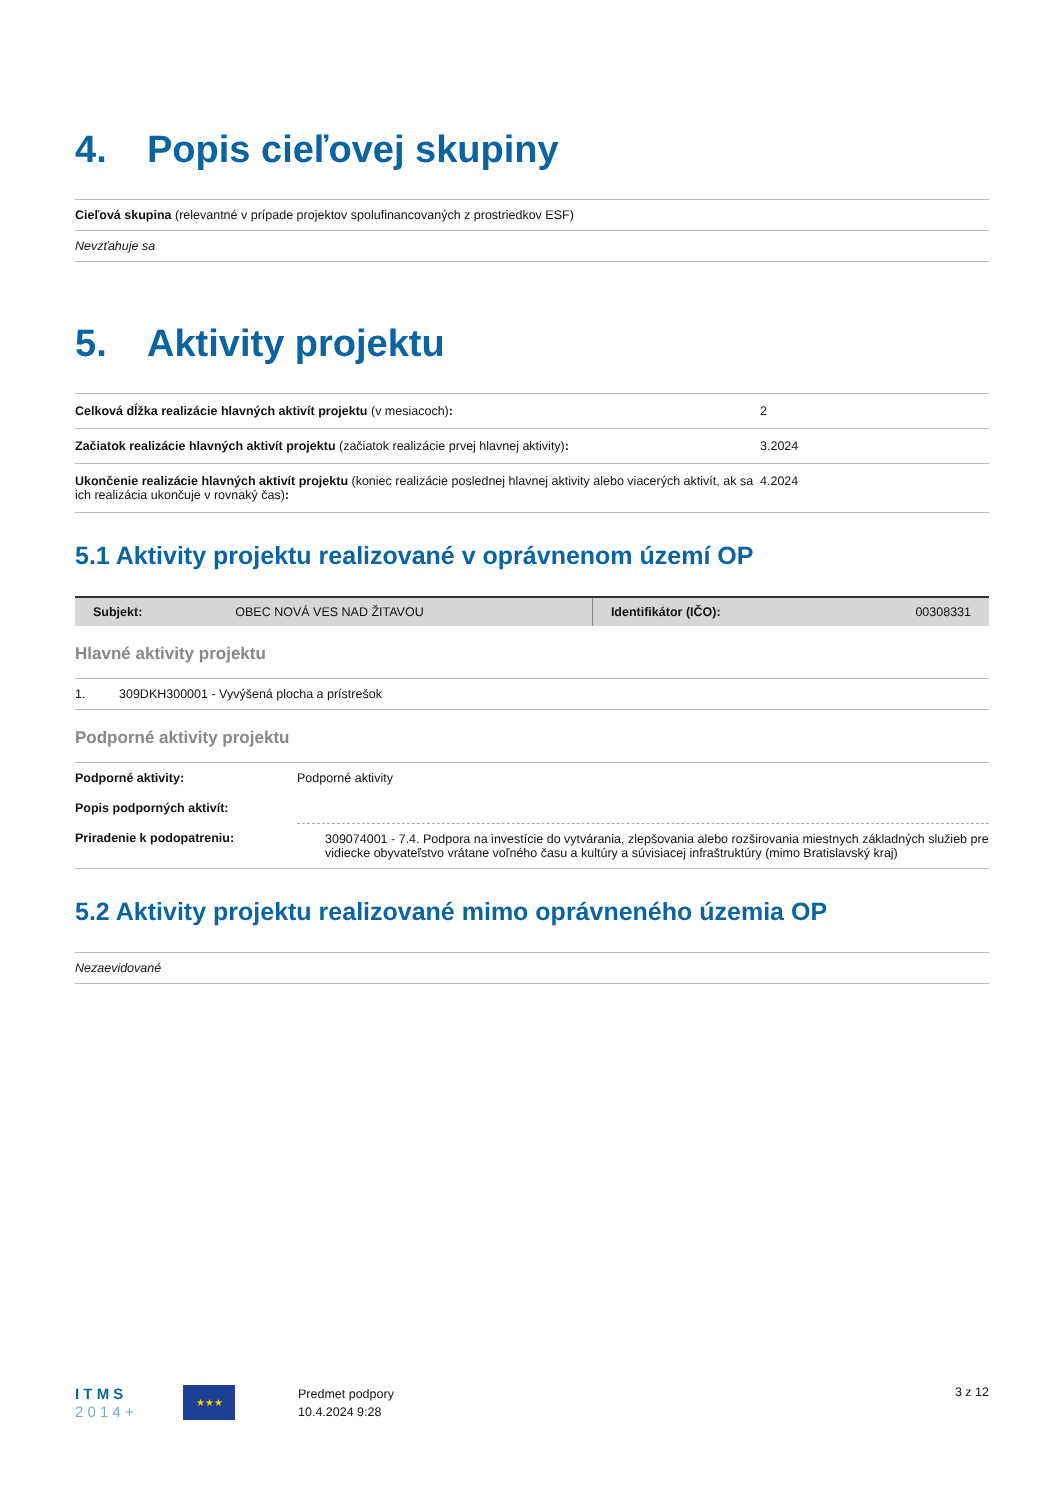4. Popis cieľovej skupiny
| Cieľová skupina (relevantné v prípade projektov spolufinancovaných z prostriedkov ESF) |
| Nevzťahuje sa |
5. Aktivity projektu
| Celková dĺžka realizácie hlavných aktivít projektu (v mesiacoch) : | 2 |
| Začiatok realizácie hlavných aktivít projektu (začiatok realizácie prvej hlavnej aktivity) : | 3.2024 |
| Ukončenie realizácie hlavných aktivít projektu (koniec realizácie poslednej hlavnej aktivity alebo viacerých aktivít, ak sa ich realizácia ukončuje v rovnaký čas) : | 4.2024 |
5.1 Aktivity projektu realizované v oprávnenom území OP
| Subjekt: | OBEC NOVÁ VES NAD ŽITAVOU | Identifikátor (IČO): | 00308331 |
Hlavné aktivity projektu
| 1. | 309DKH300001 - Vyvýšená plocha a prístrešok |
Podporné aktivity projektu
| Podporné aktivity: | Podporné aktivity |
| Popis podporných aktivít: | |
| Priradenie k podopatreniu: | 309074001 - 7.4. Podpora na investície do vytvárania, zlepšovania alebo rozširovania miestnych základných služieb pre vidiecke obyvateľstvo vrátane voľného času a kultúry a súvisiacej infraštruktúry (mimo Bratislavský kraj) |
5.2 Aktivity projektu realizované mimo oprávneného územia OP
| Nezaevidované |
I T M S
2 0 1 4 +
★★★
Predmet podpory
10.4.2024 9:28
3 z 12